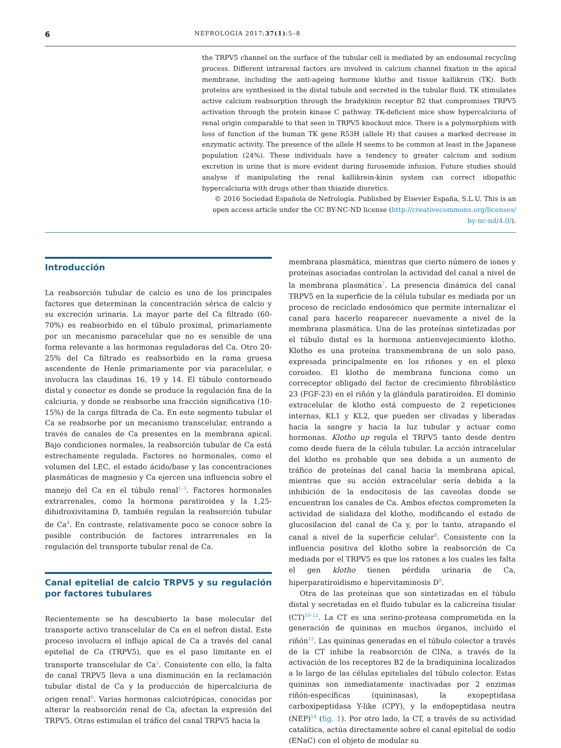6 NEFROLOGIA 2017;37(1):5–8
the TRPV5 channel on the surface of the tubular cell is mediated by an endosomal recycling process. Different intrarenal factors are involved in calcium channel fixation in the apical membrane, including the anti-ageing hormone klotho and tissue kallikrein (TK). Both proteins are synthesised in the distal tubule and secreted in the tubular fluid. TK stimulates active calcium reabsorption through the bradykinin receptor B2 that compromises TRPV5 activation through the protein kinase C pathway. TK-deficient mice show hypercalciuria of renal origin comparable to that seen in TRPV5 knockout mice. There is a polymorphism with loss of function of the human TK gene R53H (allele H) that causes a marked decrease in enzymatic activity. The presence of the allele H seems to be common at least in the Japanese population (24%). These individuals have a tendency to greater calcium and sodium excretion in urine that is more evident during furosemide infusion. Future studies should analyse if manipulating the renal kallikrein-kinin system can correct idiopathic hypercalciuria with drugs other than thiazide diuretics.
© 2016 Sociedad Española de Nefrología. Published by Elsevier España, S.L.U. This is an open access article under the CC BY-NC-ND license (http://creativecommons.org/licenses/ by-nc-nd/4.0/).
Introducción
La reabsorción tubular de calcio es uno de los principales factores que determinan la concentración sérica de calcio y su excreción urinaria. La mayor parte del Ca filtrado (60-70%) es reabsorbido en el túbulo proximal, primariamente por un mecanismo paracelular que no es sensible de una forma relevante a las hormonas reguladoras del Ca. Otro 20-25% del Ca filtrado es reabsorbido en la rama gruesa ascendente de Henle primariamente por vía paracelular, e involucra las claudinas 16, 19 y 14. El túbulo contorneado distal y conector es donde se produce la regulación fina de la calciuria, y donde se reabsorbe una fracción significativa (10-15%) de la carga filtrada de Ca. En este segmento tubular el Ca se reabsorbe por un mecanismo transcelular, entrando a través de canales de Ca presentes en la membrana apical. Bajo condiciones normales, la reabsorción tubular de Ca está estrechamente regulada. Factores no hormonales, como el volumen del LEC, el estado ácido/base y las concentraciones plasmáticas de magnesio y Ca ejercen una influencia sobre el manejo del Ca en el túbulo renal<sup>1–3</sup>. Factores hormonales extrarrenales, como la hormona paratiroidea y la 1,25-dihidroxivitamina D, también regulan la reabsorción tubular de Ca<sup>4</sup>. En contraste, relativamente poco se conoce sobre la posible contribución de factores intrarrenales en la regulación del transporte tubular renal de Ca.
Canal epitelial de calcio TRPV5 y su regulación por factores tubulares
Recientemente se ha descubierto la base molecular del transporte activo transcelular de Ca en el nefron distal. Este proceso involucra el influjo apical de Ca a través del canal epitelial de Ca (TRPV5), que es el paso limitante en el transporte transcelular de Ca<sup>5</sup>. Consistente con ello, la falta de canal TRPV5 lleva a una disminución en la reclamación tubular distal de Ca y la producción de hipercalciuria de origen renal<sup>6</sup>. Varias hormonas calciotrópicas, conocidas por alterar la reabsorción renal de Ca, afectan la expresión del TRPV5. Otras estimulan el tráfico del canal TRPV5 hacia la
membrana plasmática, mientras que cierto número de iones y proteínas asociadas controlan la actividad del canal a nivel de la membrana plasmática<sup>7</sup>. La presencia dinámica del canal TRPV5 en la superficie de la célula tubular es mediada por un proceso de reciclado endosómico que permite internalizar el canal para hacerlo reaparecer nuevamente a nivel de la membrana plasmática. Una de las proteínas sintetizadas por el túbulo distal es la hormona antienvejecimiento klotho. Klotho es una proteína transmembrana de un solo paso, expresada principalmente en los riñones y en el plexo coroideo. El klotho de membrana funciona como un correceptor obligado del factor de crecimiento fibroblástico 23 (FGF-23) en el riñón y la glándula paratiroidea. El dominio extracelular de klotho está compuesto de 2 repeticiones internas, KL1 y KL2, que pueden ser clivadas y liberadas hacia la sangre y hacia la luz tubular y actuar como hormonas. Klotho up regula el TRPV5 tanto desde dentro como desde fuera de la célula tubular. La acción intracelular del klotho es probable que sea debida a un aumento de tráfico de proteínas del canal hacia la membrana apical, mientras que su acción extracelular sería debida a la inhibición de la endocitosis de las caveolas donde se encuentran los canales de Ca. Ambos efectos comprometen la actividad de sialidaza del klotho, modificando el estado de glucosilacion del canal de Ca y, por lo tanto, atrapando el canal a nivel de la superficie celular<sup>8</sup>. Consistente con la influencia positiva del klotho sobre la reabsorción de Ca mediada por el TRPV5 es que los ratones a los cuales les falta el gen klotho tienen pérdida urinaria de Ca, hiperparatiroidismo e hipervitaminosis D<sup>9</sup>.
Otra de las proteínas que son sintetizadas en el túbulo distal y secretadas en el fluido tubular es la calicreína tisular (CT)<sup>10–12</sup>. La CT es una serino-proteasa comprometida en la generación de quininas en muchos órganos, incluido el riñón<sup>13</sup>. Las quininas generadas en el túbulo colector a través de la CT inhibe la reabsorción de ClNa, a través de la activación de los receptores B2 de la bradiquinina localizados a lo largo de las células epiteliales del túbulo colector. Estas quininas son inmediatamente inactivadas por 2 enzimas riñón-específicas (quininasas), la exopeptidasa carboxipeptidasa Y-like (CPY), y la endopeptidasa neutra (NEP)<sup>14</sup> (fig. 1). Por otro lado, la CT, a través de su actividad catalítica, actúa directamente sobre el canal epitelial de sodio (ENaC) con el objeto de modular su